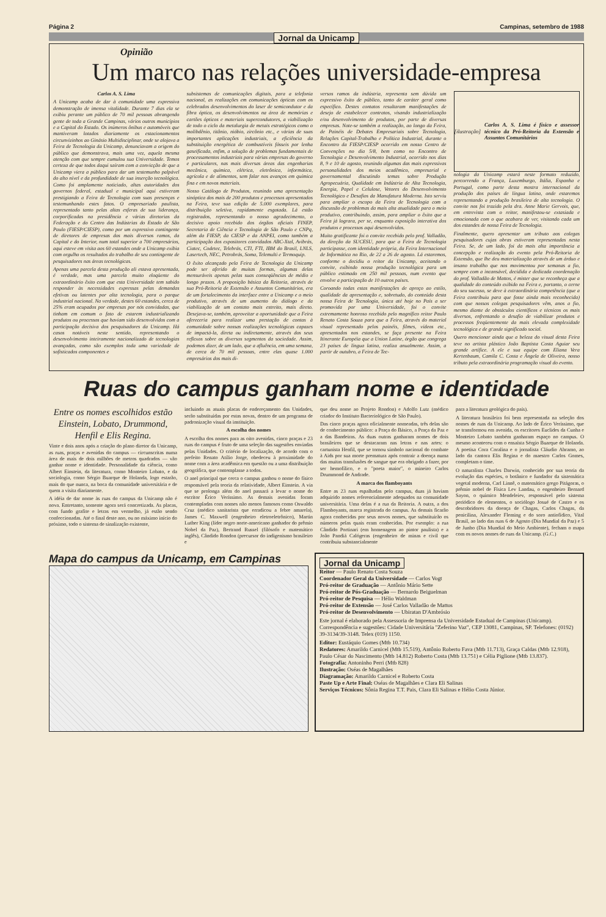Página 2 Campinas, setembro de 1988
Jornal da Unicamp
Opinião
Um marco nas relações universidade-empresa
Carlos A. S. Lima
A Unicamp acaba de dar à comunidade uma expressiva demonstração de imensa vitalidade. Durante 7 dias ela se exibiu perante um público de 70 mil pessoas abrangendo gente de toda a Grande Campinas, vários outros municípios e a Capital do Estado. Os inúmeros ônibus e automóveis que mantiveram lotados diariamente os estacionamentos circunvizinhos ao Ginásio Multidisciplinar, onde se alojava a Feira de Tecnologia da Unicamp, denunciavam a origem do público que demonstrava, mais uma vez, aquela mesma atenção com que sempre cumulou sua Universidade. Temos certeza de que todos daqui saíram com a convicção de que a Unicamp viera a público para dar um testemunho palpável do alto nível e da profundidade de sua inserção tecnológica. Como foi amplamente noticiado, altas autoridades dos governos federal, estadual e municipal aqui estiveram prestigiando a Feira de Tecnologia com suas presenças e testemunhando estes fatos. O empresariado paulista, representado tanto pelas altas esferas de sua liderança, corporificadas na presidência e várias diretorias da Federação e do Centro das Indústrias do Estado de São Paulo (FIESP/CIESP), como por um expressivo contingente de diretores de empresas dos mais diversos ramos, da Capital e do Interior, num total superior a 700 empresários, aqui esteve em visita aos 60 estandes onde a Unicamp exibia com orgulho os resultados do trabalho de seu contingente de pesquisadores nas áreas tecnológicas.
Apenas uma parcela desta produção ali estava apresentada, é verdade, mas uma parcela muito eloqüente do extraordinário êxito com que esta Universidade tem sabido responder às necessidades expressas pelas demandas efetivas ou latentes por alta tecnologia, para o parque industrial nacional. Na verdade, destes 60 estandes, cerca de 25% eram ocupados por empresas por nós convidadas, que tinham em comum o fato de estarem industrializando produtos ou processos que haviam sido desenvolvidos com a participação decisiva dos pesquisadores da Unicamp. Há casos notáveis neste sentido, representando o desenvolvimento inteiramente nacionalizado de tecnologias avançadas, como são exemplos toda uma variedade de sofisticados componentes e
subsistemas de comunicações digitais, para a telefonia nacional, as realizações em comunicações ópticas com os celebrados desenvolvimentos do laser de semicondutor e da fibra óptica, os desenvolvimentos na área de memórias e cartões ópticos e materiais supercondutores, a viabilização de todo o ciclo da metalurgia de metais estratégicos como o molibdênio, titânio, nióbio, zircônio etc., e várias de suas importantes aplicações industriais, a eficiência da substituição energética de combustíveis fósseis por lenha gaseificada, enfim, a solução de problemas fundamentais de processamentos industriais para várias empresas do governo e particulares, nas mais diversas áreas das engenharias mecânica, química, elétrica, eletrônica, informática, agrícola e de alimentos, sem falar nos avanços em química fina e em novos materiais.
Nosso Catálogo de Produtos, reunindo uma apresentação sinóptica dos mais de 200 produtos e processos apresentados na Feira, teve sua edição de 5.000 exemplares, para distribuição seletiva, rapidamente esgotada. Lá estão registrados, representando o nosso agradecimento, o decisivo apoio recebido dos órgãos oficiais FINEP, Secretaria de Ciência e Tecnologia de São Paulo e CNPq, além da FIESP, da CIESP e da ANPEI, como também a participação dos expositores convidados ABC-Xtal, Avibrás, Ciatec, Codetec, Telebrás, CTI, FTI, IBM do Brasil, LNLS, Lasertech, NEC, Petrobrás, Soma, Telemulti e Termoquip.
O êxito alcançado pela Feira de Tecnologia da Unicamp pode ser aferido de muitas formas, algumas delas mensuráveis apenas pelas suas conseqüências de médio e longo prazos. A proposição básica da Reitoria, através de sua Pró-Reitoria de Extensão e Assuntos Comunitários, era de um fortalecimento da interface entre a Unicamp e o meio produtivo, através de um aumento do diálogo e da viabilização de um contato mais estreito, mais direto. Desejava-se, também, aproveitar a oportunidade que a Feira ofereceria para realizar uma prestação de contas à comunidade sobre nossas realizações tecnológicas capazes de impactá-la, direta ou indiretamente, através dos seus reflexos sobre os diversos segmentos da sociedade. Assim, podemos dizer, de um lado, que a afluência, em uma semana, de cerca de 70 mil pessoas, entre elas quase 1.000 empresários dos mais di-
versos ramos da indústria, representa sem dúvida um expressivo êxito de público, tanto de caráter geral como específico. Destes contatos resultaram manifestações de desejo de estabelecer contratos, visando industrialização e/ou desenvolvimento de produtos, por parte de diversas empresas. Note-se também a realização, ao longo da Feira, de Painéis de Debates Empresariais sobre Tecnologia, Relações Capital-Trabalho e Política Industrial, durante o Encontro da FIESP/CIESP ocorrido em nosso Centro de Convenções no dia 5/8, bem como no Encontro de Tecnologia e Desenvolvimento Industrial, ocorrido nos dias 8, 9 e 10 de agosto, reunindo algumas das mais expressivas personalidades dos meios acadêmico, empresarial e governamental discutindo temas sobre Produção Agropecuária, Qualidade em Indústria de Alta Tecnologia, Energia, Papel e Celulose, Vetores do Desenvolvimento Tecnológico e Desafios da Manufatura Moderna. Isto serviu para ampliar o escopo da Feira de Tecnologia com a discussão de problemas da mais alta atualidade para o meio produtivo, contribuindo, assim, para ampliar o êxito que a Feira já lograra, per se, enquanto exposição interativa dos produtos e processos aqui desenvolvidos.
Muito gratificante foi o convite recebido pelo prof. Valladão, da direção da SUCESU, para que a Feira de Tecnologia participasse, com identidade própria, da Feira Internacional de Informática no Rio, de 22 a 26 de agosto. Lá estaremos, conforme o decidiu o reitor da Unicamp, aceitando o convite, exibindo nossa produção tecnológica para um público estimado em 250 mil pessoas, num evento que envolve a participação de 10 outros países.
Coroando todas estas manifestações de apreço ao estilo, qualidade da apresentação e, sobretudo, do conteúdo desta nossa Feira de Tecnologia, única até hoje no País a ser promovida por uma Universidade, foi o convite extremamente honroso recebido pelo magnífico reitor Paulo Renato Costa Souza para que a Feira, através do material visual representado pelos painéis, filmes, vídeos etc., apresentados nos estandes, se faça presente na Feira Itinerante Européia que a Union Latine, órgão que congrega 23 países de língua latina, realiza anualmente. Assim, a partir de outubro, a Feira de Tec-
[ilustração] Carlos A. S. Lima é físico e assessor técnico da Pró-Reitoria da Extensão e Assuntos Comunitários
nologia da Unicamp estará neste formato reduzido, percorrendo a França, Luxemburgo, Itália, Espanha e Portugal, como parte desta mostra internacional da produção dos países de língua latina, onde estaremos representando a produção brasileira de alta tecnologia. O convite nos foi trazido pela dra. Anne Marie Gervois, que, em entrevista com o reitor, manifestou-se extasiada e emocionada com o que acabara de ver, visitando cada um dos estandes de nossa Feira de Tecnologia.
Finalmente, quero apresentar um tributo aos colegas pesquisadores cujas obras estiveram representadas nesta Feira. Se, de um lado, foi da mais alta importância a concepção e realização do evento pela Pró-Reitoria de Extensão, que lhe deu materialização através de um árduo e insano trabalho que nos movimentou por semanas a fio, sempre com a incansável, decidida e dedicada coordenação do prof. Valladão de Mattos, é mister que se reconheça que a qualidade do conteúdo exibido na Feira e, portanto, o cerne do seu sucesso, se deve à extraordinária competência (que a Feira contribuiu para que fosse ainda mais reconhecida) com que nossos colegas pesquisadores vêm, anos a fio, mesmo diante de obstáculos científicos e técnicos os mais diversos, enfrentando o desafio de viabilizar produtos e processos freqüentemente da mais elevada complexidade tecnológica e de grande significado social.
Quero mencionar ainda que a beleza do visual desta Feira teve no artista plástico João Baptista Costa Aguiar seu grande artífice. A ele e sua equipe com Eliana Vera Kertenbaum, Camila C. Costa e Ângela de Oliveira, nosso tributo pela extraordinária programação visual do evento.
Ruas do campus ganham nome e identidade
Entre os nomes escolhidos estão Einstein, Lobato, Drummond, Henfil e Elis Regina.
Vinte e dois anos após a criação do plano diretor da Unicamp, as ruas, praças e avenidas do campus — circunscritas numa área de mais de dois milhões de metros quadrados — vão ganhar nome e identidade. Personalidade da ciência, como Albert Einstein, da literatura, como Monteiro Lobato, e da sociologia, como Sérgio Buarque de Holanda, logo estarão, mais do que nunca, na boca da comunidade universitária e de quem a visita diariamente.
A idéia de dar nome às ruas do campus da Unicamp não é nova. Entretanto, somente agora será concretizada. As placas, com fundo grafite e letras em vermelho, já estão sendo confeccionadas. Até o final deste ano, ou no máximo início do próximo, todo o sistema de sinalização existente,
incluindo as atuais placas de endereçamento das Unidades, serão substituídas por estas novas, dentro de um programa de padronização visual da instituição.
A escolha dos nomes
A escolha dos nomes para as oito avenidas, cinco praças e 23 ruas do campus é fruto de uma seleção das sugestões enviadas pelas Unidades. O critério de localização, de acordo com o prefeito Renato Atílio Jorge, obedeceu à proximidade do nome com a área acadêmica em questão ou a uma distribuição geográfica, que contemplasse a todos.
O anel principal que cerca o campus ganhou o nome do físico responsável pela teoria da relatividade, Albert Einstein. A via que se prolonga além do anel passará a levar o nome do escritor Érico Veríssimo. As demais avenidas foram contempladas com nomes não menos famosos como Oswaldo Cruz (médico sanitarista que erradicou a febre amarela), James C. Maxwell (engenheiro eletroeletrônico), Martin Luther King (líder negro norte-americano ganhador do prêmio Nobel da Paz), Bertrand Russel (filósofo e matemático inglês), Cândido Rondon (precursor do indigenismo brasileiro e
que deu nome ao Projeto Rondon) e Adolfo Lutz (médico criador do Instituto Bacteriológico de São Paulo).
Das cinco praças agora oficialmente nomeadas, três delas são de conhecimento público: a Praça do Básico, a Praça da Paz e a das Bandeiras. As duas outras ganharam nomes de dois brasileiros que se destacaram nas letras e nas artes: o cartunista Henfil, que se tornou símbolo nacional do combate à Aids por sua morte prematura após contrair a doença numa das muitas transfusões de sangue que era obrigado a fazer, por ser hemofílico, e o "poeta maior", o mineiro Carlos Drummond de Andrade.
A marca dos flamboyants
Entre as 23 ruas espalhadas pelo campus, duas já haviam adquirido nomes referencialmente adequados na comunidade universitária. Uma delas é a rua da Reitoria. A outra, a dos Flamboyants, marca registrada do campus. As demais ficarão agora conhecidas por seus novos nomes, que substituirão os números pelas quais eram conhecidas. Por exemplo: a rua Cândido Portinari (em homenagem ao pintor paulista) e a João Pandiá Calógeras (engenheiro de minas e civil que contribuiu substancialmente
para a literatura geológica do país).
A literatura brasileira foi bem representada na seleção dos nomes de ruas da Unicamp. Ao lado de Érico Veríssimo, que se transformou em avenida, os escritores Euclides da Cunha e Monteiro Lobato também ganharam espaço no campus. O mesmo aconteceu com o ensaísta Sérgio Buarque de Holanda. A poetisa Cora Coralina e o jornalista Cláudio Abramo, ao lado da cantora Elis Regina e do maestro Carlos Gomes, completam o time.
O naturalista Charles Darwin, conhecido por sua teoria da evolução das espécies, o botânico e fundador da sistemática vegetal moderna, Carl Linnê, o matemático grego Pitágoras, o prêmio nobel de Física Lev Landau, o engenheiro Bernard Sayon, o químico Mendeleiev, responsável pelo sistema periódico de elementos, o sociólogo Josué de Castro e os descobridores da doença de Chagas, Carlos Chagas, da penicilina, Alexander Fleming e do soro antiofídico, Vital Brasil, ao lado das ruas 6 de Agosto (Dia Mundial da Paz) e 5 de Junho (Dia Mundial do Meio Ambiente), fecham o mapa com os novos nomes de ruas da Unicamp. (G.C.)
Mapa do campus da Unicamp, em Campinas
Jornal da Unicamp
Reitor — Paulo Renato Costa Souza
Coordenador Geral da Universidade — Carlos Vogt
Pró-reitor de Graduação — Antônio Mário Sette
Pró-reitor de Pós-Graduação — Bernardo Beiguelman
Pró-reitor de Pesquisa — Hélio Waldman
Pró-reitor de Extensão — José Carlos Valladão de Mattos
Pró-reitor de Desenvolvimento — Ubiratan D'Ambrósio
Este jornal é elaborado pela Assessoria de Imprensa da Universidade Estadual de Campinas (Unicamp). Correspondência e sugestões: Cidade Universitária "Zeferino Vaz", CEP 13081, Campinas, SP. Telefones: (0192) 39-3134/39-3148. Telex (019) 1150.
Editor: Eustáquio Gomes (Mtb 10.734)
Redatores: Amarildo Carnicel (Mtb 15.519), Antônio Roberto Fava (Mtb 11.713), Graça Caldas (Mtb 12.918), Paulo César do Nascimento (Mtb 14.812) Roberto Costa (Mtb 13.751) e Célia Piglione (Mtb 13.837).
Fotografia: Antoninho Perri (Mtb 828)
Ilustração: Oséas de Magalhães
Diagramação: Amarildo Carnicel e Roberto Costa
Paste Up e Arte Final: Oséas de Magalhães e Clara Eli Salinas
Serviços Técnicos: Sônia Regina T.T. Pais, Clara Eli Salinas e Hélio Costa Júnior.